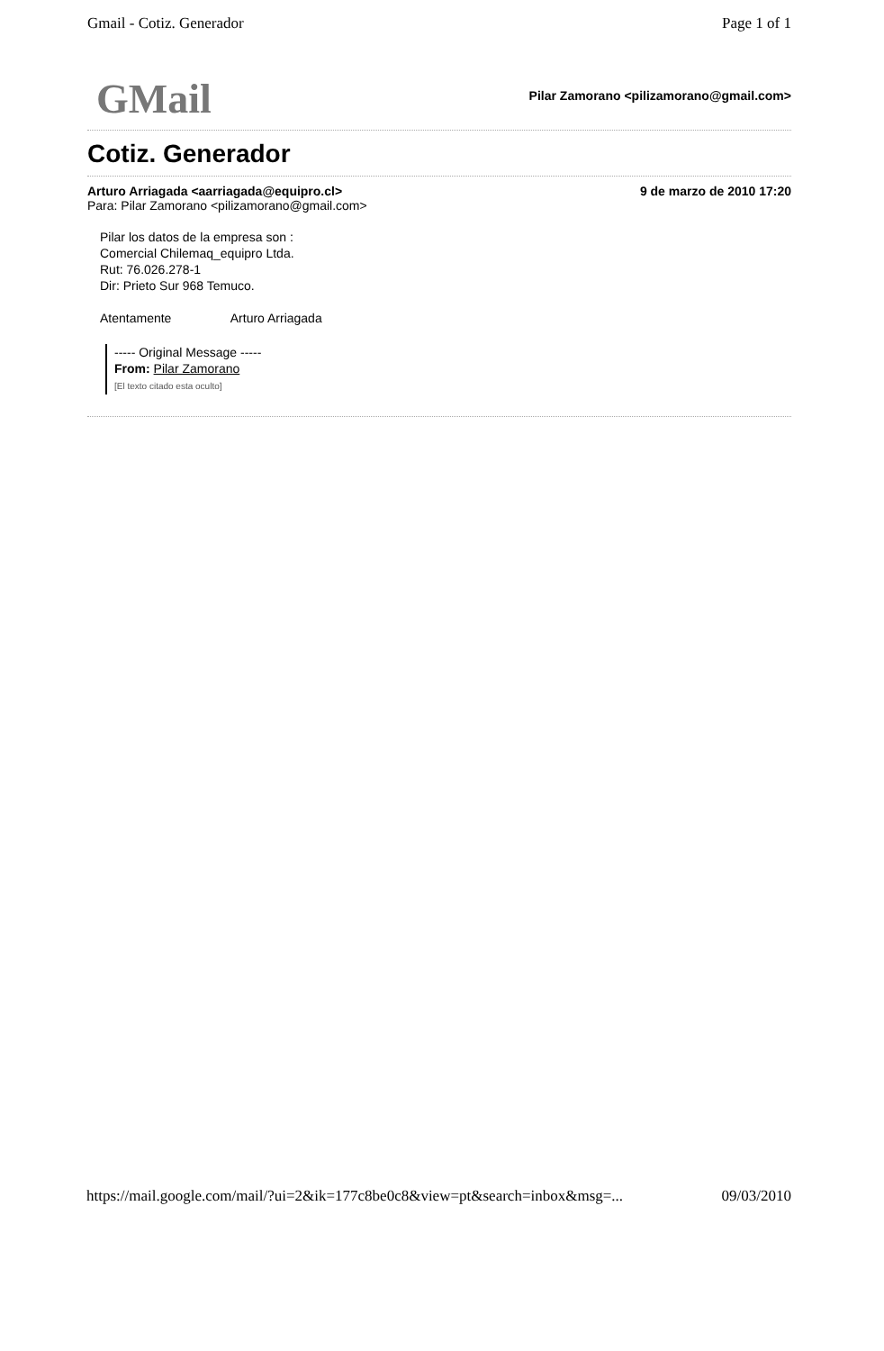Gmail - Cotiz. Generador Page 1 of 1
GMail
Pilar Zamorano <pilizamorano@gmail.com>
Cotiz. Generador
Arturo Arriagada <aarriagada@equipro.cl> 9 de marzo de 2010 17:20
Para: Pilar Zamorano <pilizamorano@gmail.com>
Pilar los datos de la empresa son :
Comercial Chilemaq_equipro Ltda.
Rut: 76.026.278-1
Dir: Prieto Sur 968 Temuco.
Atentamente Arturo Arriagada
----- Original Message -----
From: Pilar Zamorano
[El texto citado esta oculto]
https://mail.google.com/mail/?ui=2&ik=177c8be0c8&view=pt&search=inbox&msg=... 09/03/2010